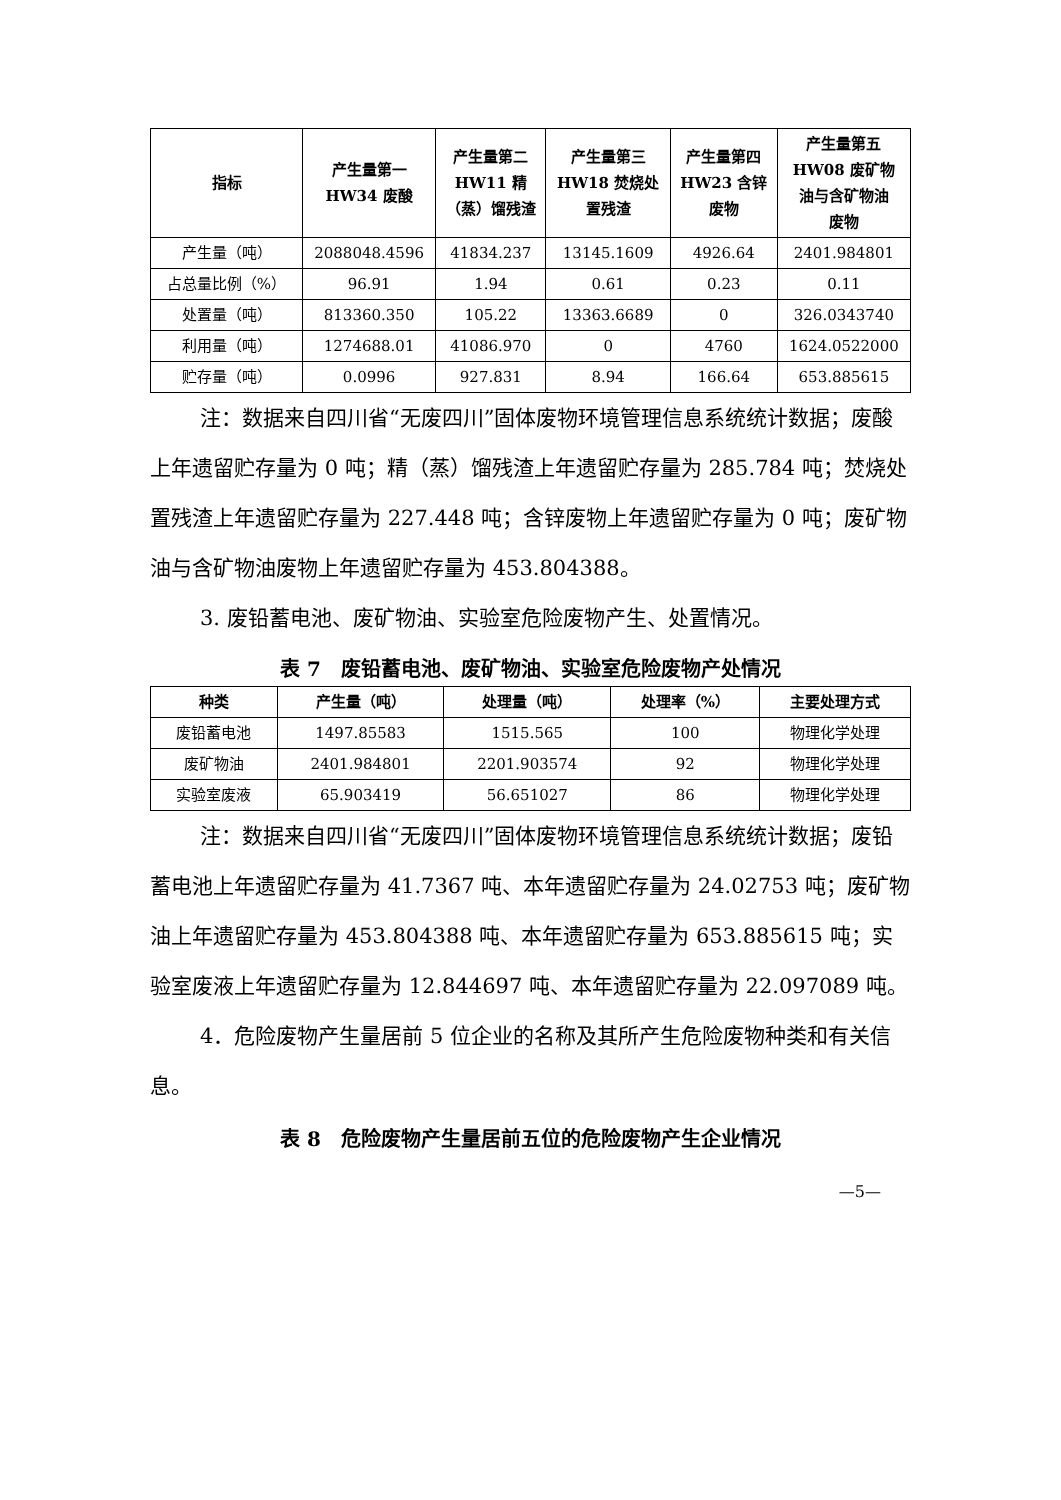| 指标 | 产生量第一 HW34 废酸 | 产生量第二 HW11 精 （蒸）馏残渣 | 产生量第三 HW18 焚烧处 置残渣 | 产生量第四 HW23 含锌 废物 | 产生量第五 HW08 废矿物 油与含矿物油 废物 |
| --- | --- | --- | --- | --- | --- |
| 产生量（吨） | 2088048.4596 | 41834.237 | 13145.1609 | 4926.64 | 2401.984801 |
| 占总量比例（%） | 96.91 | 1.94 | 0.61 | 0.23 | 0.11 |
| 处置量（吨） | 813360.350 | 105.22 | 13363.6689 | 0 | 326.0343740 |
| 利用量（吨） | 1274688.01 | 41086.970 | 0 | 4760 | 1624.0522000 |
| 贮存量（吨） | 0.0996 | 927.831 | 8.94 | 166.64 | 653.885615 |
注：数据来自四川省“无废四川”固体废物环境管理信息系统统计数据；废酸上年遗留贮存量为 0 吨；精（蒸）馏残渣上年遗留贮存量为 285.784 吨；焚烧处置残渣上年遗留贮存量为 227.448 吨；含锌废物上年遗留贮存量为 0 吨；废矿物油与含矿物油废物上年遗留贮存量为 453.804388。
3. 废铅蓄电池、废矿物油、实验室危险废物产生、处置情况。
表 7　废铅蓄电池、废矿物油、实验室危险废物产处情况
| 种类 | 产生量（吨） | 处理量（吨） | 处理率（%） | 主要处理方式 |
| --- | --- | --- | --- | --- |
| 废铅蓄电池 | 1497.85583 | 1515.565 | 100 | 物理化学处理 |
| 废矿物油 | 2401.984801 | 2201.903574 | 92 | 物理化学处理 |
| 实验室废液 | 65.903419 | 56.651027 | 86 | 物理化学处理 |
注：数据来自四川省“无废四川”固体废物环境管理信息系统统计数据；废铅蓄电池上年遗留贮存量为 41.7367 吨、本年遗留贮存量为 24.02753 吨；废矿物油上年遗留贮存量为 453.804388 吨、本年遗留贮存量为 653.885615 吨；实验室废液上年遗留贮存量为 12.844697 吨、本年遗留贮存量为 22.097089 吨。
4．危险废物产生量居前 5 位企业的名称及其所产生危险废物种类和有关信息。
表 8　危险废物产生量居前五位的危险废物产生企业情况
—5—